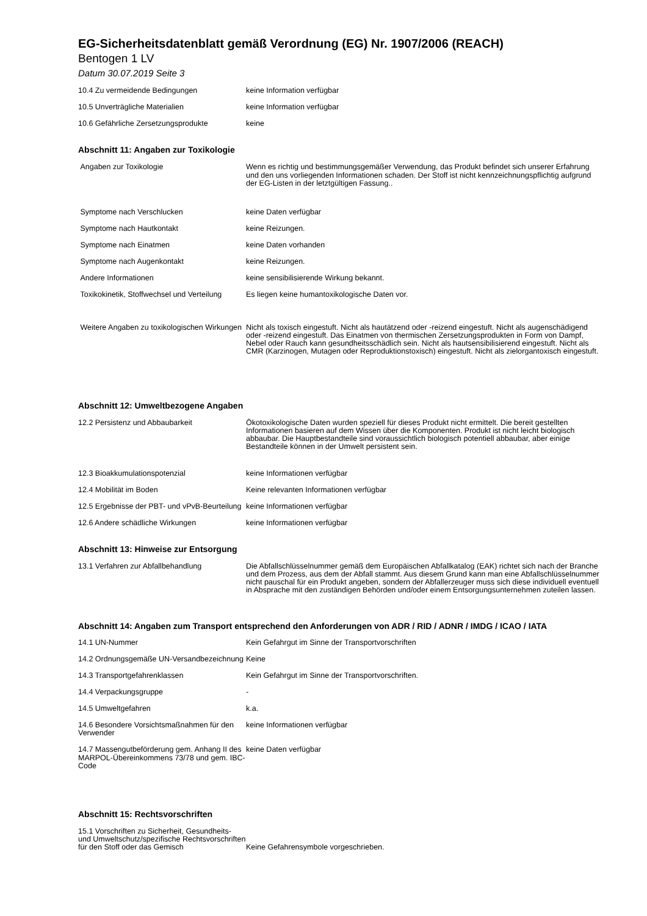EG-Sicherheitsdatenblatt gemäß Verordnung (EG) Nr. 1907/2006 (REACH)
Bentogen 1 LV
Datum 30.07.2019 Seite 3
| 10.4 Zu vermeidende Bedingungen | keine Information verfügbar |
| 10.5 Unverträgliche Materialien | keine Information verfügbar |
| 10.6 Gefährliche Zersetzungsprodukte | keine |
Abschnitt 11: Angaben zur Toxikologie
| Angaben zur Toxikologie | Wenn es richtig und bestimmungsgemäßer Verwendung, das Produkt befindet sich unserer Erfahrung und den uns vorliegenden Informationen schaden. Der Stoff ist nicht kennzeichnungspflichtig aufgrund der EG-Listen in der letztgültigen Fassung.. |
| Symptome nach Verschlucken | keine Daten verfügbar |
| Symptome nach Hautkontakt | keine Reizungen. |
| Symptome nach Einatmen | keine Daten vorhanden |
| Symptome nach Augenkontakt | keine Reizungen. |
| Andere Informationen | keine sensibilisierende Wirkung bekannt. |
| Toxikokinetik, Stoffwechsel und Verteilung | Es liegen keine humantoxikologische Daten vor. |
| Weitere Angaben zu toxikologischen Wirkungen | Nicht als toxisch eingestuft. Nicht als hautätzend oder -reizend eingestuft. Nicht als augenschädigend oder -reizend eingestuft. Das Einatmen von thermischen Zersetzungsprodukten in Form von Dampf, Nebel oder Rauch kann gesundheitsschädlich sein. Nicht als hautsensibilisierend eingestuft. Nicht als CMR (Karzinogen, Mutagen oder Reproduktionstoxisch) eingestuft. Nicht als zielorgantoxisch eingestuft. |
Abschnitt 12: Umweltbezogene Angaben
| 12.2 Persistenz und Abbaubarkeit | Ökotoxikologische Daten wurden speziell für dieses Produkt nicht ermittelt. Die bereit gestellten Informationen basieren auf dem Wissen über die Komponenten. Produkt ist nicht leicht biologisch abbaubar. Die Hauptbestandteile sind voraussichtlich biologisch potentiell abbaubar, aber einige Bestandteile können in der Umwelt persistent sein. |
| 12.3 Bioakkumulationspotenzial | keine Informationen verfügbar |
| 12.4 Mobilität im Boden | Keine relevanten Informationen verfügbar |
| 12.5 Ergebnisse der PBT- und vPvB-Beurteilung | keine Informationen verfügbar |
| 12.6 Andere schädliche Wirkungen | keine Informationen verfügbar |
Abschnitt 13: Hinweise zur Entsorgung
| 13.1 Verfahren zur Abfallbehandlung | Die Abfallschlüsselnummer gemäß dem Europäischen Abfallkatalog (EAK) richtet sich nach der Branche und dem Prozess, aus dem der Abfall stammt. Aus diesem Grund kann man eine Abfallschlüsselnummer nicht pauschal für ein Produkt angeben, sondern der Abfallerzeuger muss sich diese individuell eventuell in Absprache mit den zuständigen Behörden und/oder einem Entsorgungsunternehmen zuteilen lassen. |
Abschnitt 14: Angaben zum Transport entsprechend den Anforderungen von ADR / RID / ADNR / IMDG / ICAO / IATA
| 14.1 UN-Nummer | Kein Gefahrgut im Sinne der Transportvorschriften |
| 14.2 Ordnungsgemäße UN-Versandbezeichnung | Keine |
| 14.3 Transportgefahrenklassen | Kein Gefahrgut im Sinne der Transportvorschriften. |
| 14.4 Verpackungsgruppe | - |
| 14.5 Umweltgefahren | k.a. |
| 14.6 Besondere Vorsichtsmaßnahmen für den Verwender | keine Informationen verfügbar |
| 14.7 Massengutbeförderung gem. Anhang II des MARPOL-Übereinkommens 73/78 und gem. IBC-Code | keine Daten verfügbar |
Abschnitt 15: Rechtsvorschriften
| 15.1 Vorschriften zu Sicherheit, Gesundheits- und Umweltschutz/spezifische Rechtsvorschriften für den Stoff oder das Gemisch | Keine Gefahrensymbole vorgeschrieben. |